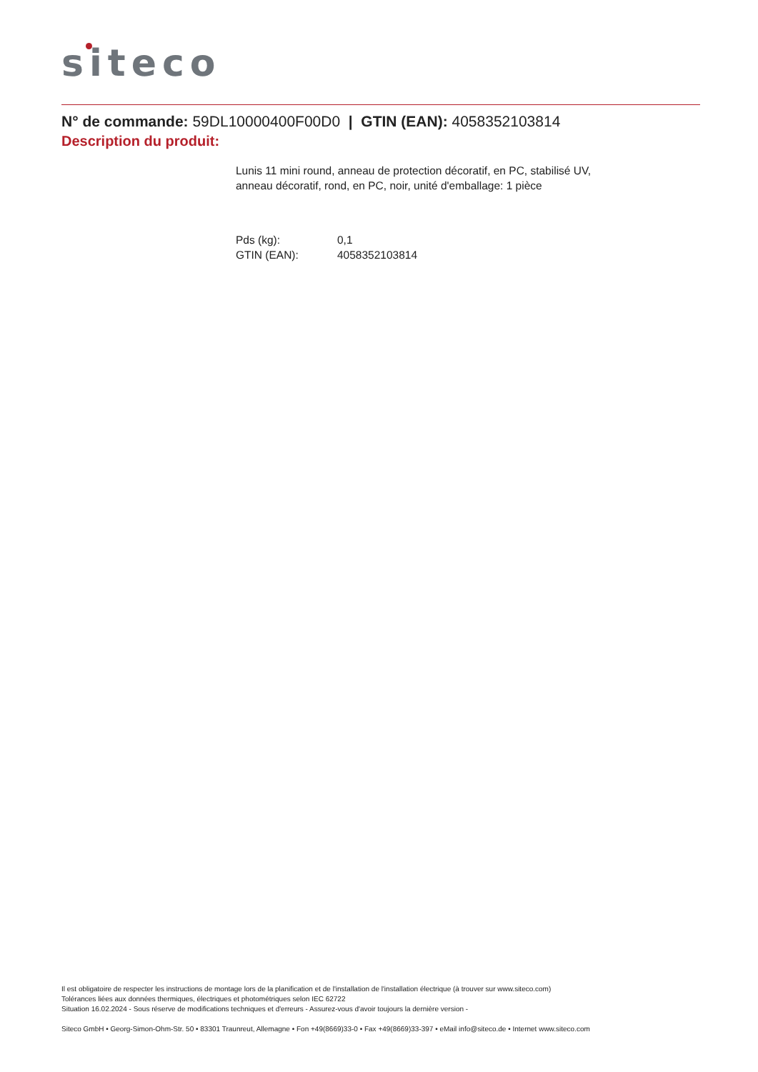siteco
N° de commande: 59DL10000400F00D0 | GTIN (EAN): 4058352103814
Description du produit:
Lunis 11 mini round, anneau de protection décoratif, en PC, stabilisé UV,
anneau décoratif, rond, en PC, noir, unité d'emballage: 1 pièce
| Pds (kg): | 0,1 |
| GTIN (EAN): | 4058352103814 |
Il est obligatoire de respecter les instructions de montage lors de la planification et de l'installation de l'installation électrique (à trouver sur www.siteco.com)
Tolérances liées aux données thermiques, électriques et photométriques selon IEC 62722
Situation 16.02.2024 - Sous réserve de modifications techniques et d'erreurs - Assurez-vous d'avoir toujours la dernière version -
Siteco GmbH • Georg-Simon-Ohm-Str. 50 • 83301 Traunreut, Allemagne • Fon +49(8669)33-0 • Fax +49(8669)33-397 • eMail info@siteco.de • Internet www.siteco.com